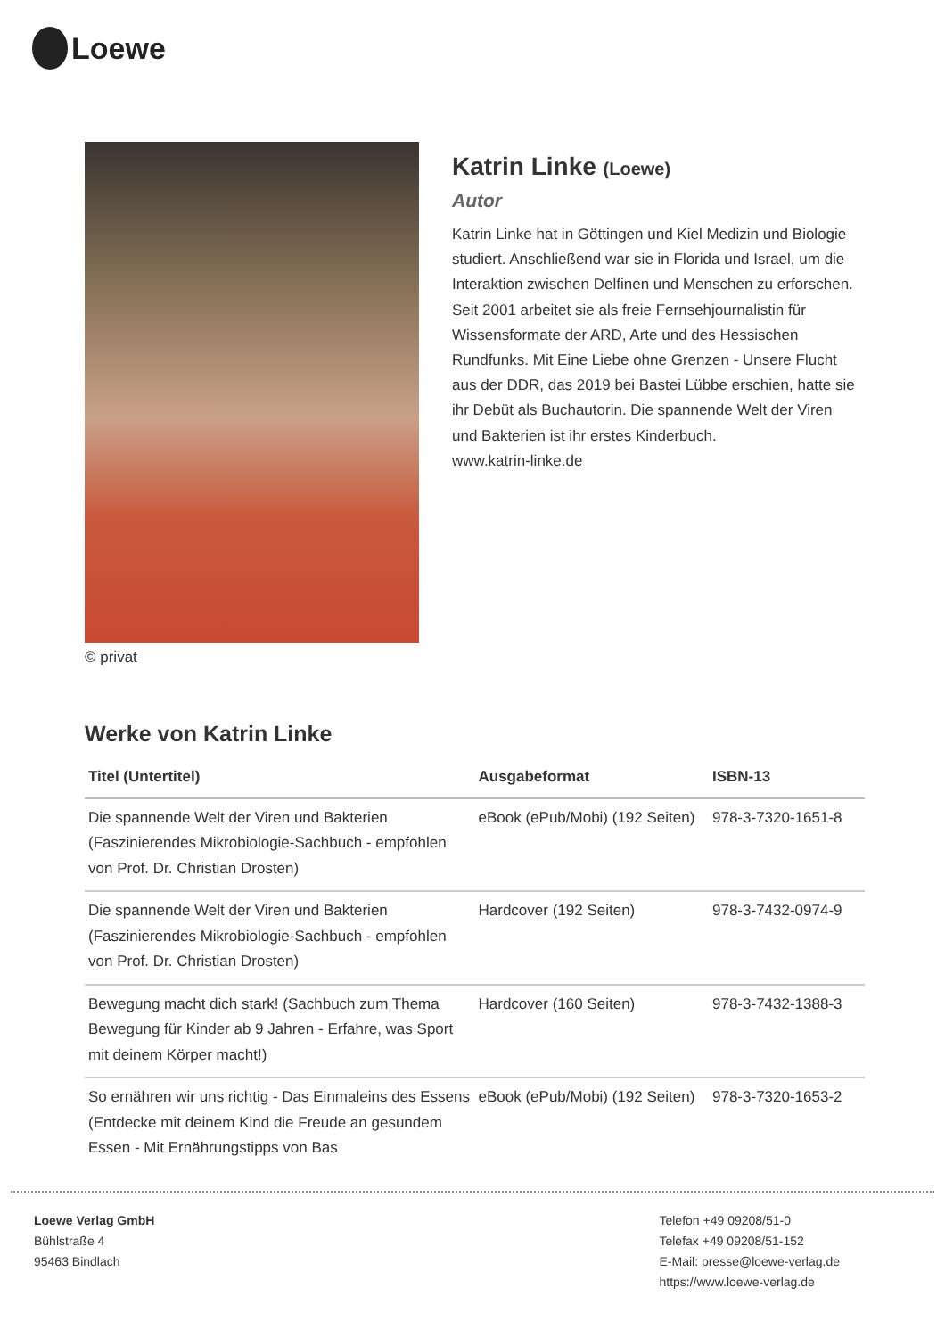Loewe
© privat
Katrin Linke (Loewe)
Autor
Katrin Linke hat in Göttingen und Kiel Medizin und Biologie studiert. Anschließend war sie in Florida und Israel, um die Interaktion zwischen Delfinen und Menschen zu erforschen. Seit 2001 arbeitet sie als freie Fernsehjournalistin für Wissensformate der ARD, Arte und des Hessischen Rundfunks. Mit Eine Liebe ohne Grenzen - Unsere Flucht aus der DDR, das 2019 bei Bastei Lübbe erschien, hatte sie ihr Debüt als Buchautorin. Die spannende Welt der Viren und Bakterien ist ihr erstes Kinderbuch.
www.katrin-linke.de
Werke von Katrin Linke
| Titel (Untertitel) | Ausgabeformat | ISBN-13 |
| --- | --- | --- |
| Die spannende Welt der Viren und Bakterien (Faszinierendes Mikrobiologie-Sachbuch - empfohlen von Prof. Dr. Christian Drosten) | eBook (ePub/Mobi) (192 Seiten) | 978-3-7320-1651-8 |
| Die spannende Welt der Viren und Bakterien (Faszinierendes Mikrobiologie-Sachbuch - empfohlen von Prof. Dr. Christian Drosten) | Hardcover (192 Seiten) | 978-3-7432-0974-9 |
| Bewegung macht dich stark! (Sachbuch zum Thema Bewegung für Kinder ab 9 Jahren - Erfahre, was Sport mit deinem Körper macht!) | Hardcover (160 Seiten) | 978-3-7432-1388-3 |
| So ernähren wir uns richtig - Das Einmaleins des Essens (Entdecke mit deinem Kind die Freude an gesundem Essen - Mit Ernährungstipps von Bas | eBook (ePub/Mobi) (192 Seiten) | 978-3-7320-1653-2 |
Loewe Verlag GmbH
Bühlstraße 4
95463 Bindlach
Telefon +49 09208/51-0
Telefax +49 09208/51-152
E-Mail: presse@loewe-verlag.de
https://www.loewe-verlag.de